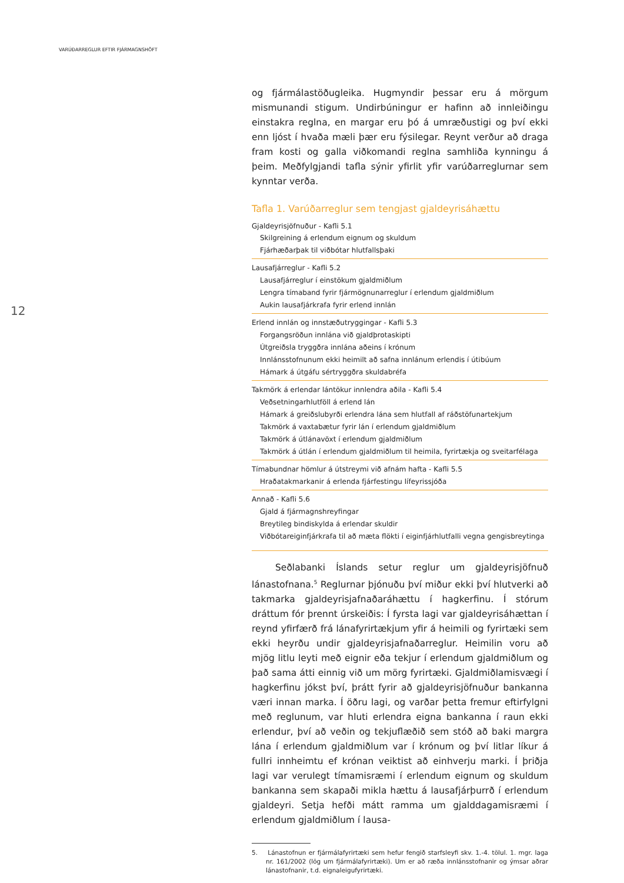VARÚÐARREGLUR EFTIR FJÁRMAGNSHÖFT
12
og fjármálastöðugleika. Hugmyndir þessar eru á mörgum mismunandi stigum. Undirbúningur er hafinn að innleiðingu einstakra reglna, en margar eru þó á umræðustigi og því ekki enn ljóst í hvaða mæli þær eru fýsilegar. Reynt verður að draga fram kosti og galla viðkomandi reglna samhliða kynningu á þeim. Meðfylgjandi tafla sýnir yfirlit yfir varúðarreglurnar sem kynntar verða.
Tafla 1. Varúðarreglur sem tengjast gjaldeyrisáhættu
| Gjaldeyrisjöfnuður - Kafli 5.1 |
| --- |
| Skilgreining á erlendum eignum og skuldum |
| Fjárhæðarþak til viðbótar hlutfallsþaki |
| Lausafjárreglur - Kafli 5.2 |
| Lausafjárreglur í einstökum gjaldmiðlum |
| Lengra tímaband fyrir fjármögnunarreglur í erlendum gjaldmiðlum |
| Aukin lausafjárkrafa fyrir erlend innlán |
| Erlend innlán og innstæðutryggingar - Kafli 5.3 |
| Forgangsröðun innlána við gjaldþrotaskipti |
| Útgreiðsla tryggðra innlána aðeins í krónum |
| Innlánsstofnunum ekki heimilt að safna innlánum erlendis í útibúum |
| Hámark á útgáfu sértryggðra skuldabréfa |
| Takmörk á erlendar lántökur innlendra aðila - Kafli 5.4 |
| Veðsetningarhlutföll á erlend lán |
| Hámark á greiðslubyrði erlendra lána sem hlutfall af ráðstöfunartekjum |
| Takmörk á vaxtabætur fyrir lán í erlendum gjaldmiðlum |
| Takmörk á útlánavöxt í erlendum gjaldmiðlum |
| Takmörk á útlán í erlendum gjaldmiðlum til heimila, fyrirtækja og sveitarfélaga |
| Tímabundnar hömlur á útstreymi við afnám hafta - Kafli 5.5 |
| Hraðatakmarkanir á erlenda fjárfestingu lífeyrissjóða |
| Annað - Kafli 5.6 |
| Gjald á fjármagnshreyfingar |
| Breytileg bindiskylda á erlendar skuldir |
| Viðbótareiginfjárkrafa til að mæta flökti í eiginfjárhlutfalli vegna gengisbreytinga |
Seðlabanki Íslands setur reglur um gjaldeyrisjöfnuð lánastofnana.<sup>5</sup> Reglurnar þjónuðu því miður ekki því hlutverki að takmarka gjaldeyrisjafnaðaráhættu í hagkerfinu. Í stórum dráttum fór þrennt úrskeiðis: Í fyrsta lagi var gjaldeyrisáhættan í reynd yfirfærð frá lánafyrirtækjum yfir á heimili og fyrirtæki sem ekki heyrðu undir gjaldeyrisjafnaðarreglur. Heimilin voru að mjög litlu leyti með eignir eða tekjur í erlendum gjaldmiðlum og það sama átti einnig við um mörg fyrirtæki. Gjaldmiðlamisvægi í hagkerfinu jókst því, þrátt fyrir að gjaldeyrisjöfnuður bankanna væri innan marka. Í öðru lagi, og varðar þetta fremur eftirfylgni með reglunum, var hluti erlendra eigna bankanna í raun ekki erlendur, því að veðin og tekjuflæðið sem stóð að baki margra lána í erlendum gjaldmiðlum var í krónum og því litlar líkur á fullri innheimtu ef krónan veiktist að einhverju marki. Í þriðja lagi var verulegt tímamisræmi í erlendum eignum og skuldum bankanna sem skapaði mikla hættu á lausafjárþurrð í erlendum gjaldeyri. Setja hefði mátt ramma um gjalddagamisræmi í erlendum gjaldmiðlum í lausa-
5. Lánastofnun er fjármálafyrirtæki sem hefur fengið starfsleyfi skv. 1.-4. tölul. 1. mgr. laga nr. 161/2002 (lög um fjármálafyrirtæki). Um er að ræða innlánsstofnanir og ýmsar aðrar lánastofnanir, t.d. eignaleigufyrirtæki.